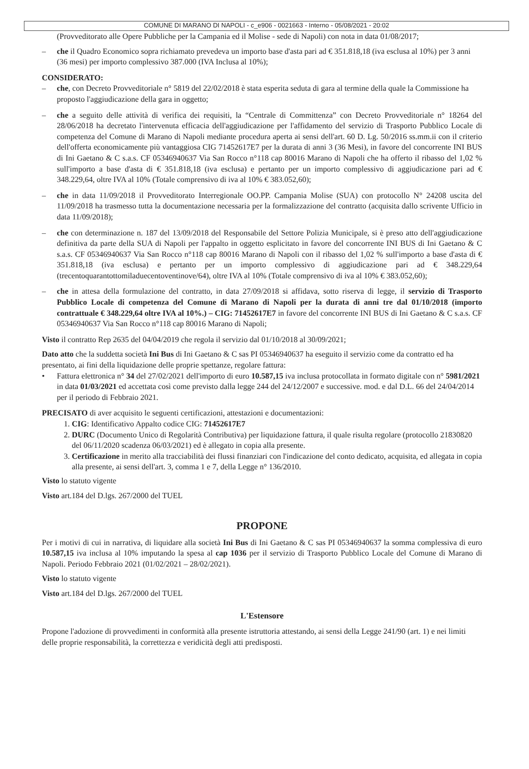COMUNE DI MARANO DI NAPOLI - c_e906 - 0021663 - Interno - 05/08/2021 - 20:02
(Provveditorato alle Opere Pubbliche per la Campania ed il Molise - sede di Napoli) con nota in data 01/08/2017;
– che il Quadro Economico sopra richiamato prevedeva un importo base d'asta pari ad € 351.818,18 (iva esclusa al 10%) per 3 anni (36 mesi) per importo complessivo 387.000 (IVA Inclusa al 10%);
CONSIDERATO:
– che, con Decreto Provveditoriale n° 5819 del 22/02/2018 è stata esperita seduta di gara al termine della quale la Commissione ha proposto l'aggiudicazione della gara in oggetto;
– che a seguito delle attività di verifica dei requisiti, la “Centrale di Committenza” con Decreto Provveditoriale n° 18264 del 28/06/2018 ha decretato l'intervenuta efficacia dell'aggiudicazione per l'affidamento del servizio di Trasporto Pubblico Locale di competenza del Comune di Marano di Napoli mediante procedura aperta ai sensi dell'art. 60 D. Lg. 50/2016 ss.mm.ii con il criterio dell'offerta economicamente più vantaggiosa CIG 71452617E7 per la durata di anni 3 (36 Mesi), in favore del concorrente INI BUS di Ini Gaetano & C s.a.s. CF 05346940637 Via San Rocco n°118 cap 80016 Marano di Napoli che ha offerto il ribasso del 1,02 % sull'importo a base d'asta di € 351.818,18 (iva esclusa) e pertanto per un importo complessivo di aggiudicazione pari ad € 348.229,64, oltre IVA al 10% (Totale comprensivo di iva al 10% € 383.052,60);
– che in data 11/09/2018 il Provveditorato Interregionale OO.PP. Campania Molise (SUA) con protocollo N° 24208 uscita del 11/09/2018 ha trasmesso tutta la documentazione necessaria per la formalizzazione del contratto (acquisita dallo scrivente Ufficio in data 11/09/2018);
– che con determinazione n. 187 del 13/09/2018 del Responsabile del Settore Polizia Municipale, si è preso atto dell'aggiudicazione definitiva da parte della SUA di Napoli per l'appalto in oggetto esplicitato in favore del concorrente INI BUS di Ini Gaetano & C s.a.s. CF 05346940637 Via San Rocco n°118 cap 80016 Marano di Napoli con il ribasso del 1,02 % sull'importo a base d'asta di € 351.818,18 (iva esclusa) e pertanto per un importo complessivo di aggiudicazione pari ad € 348.229,64 (trecentoquarantottomiladuecentoventinove/64), oltre IVA al 10% (Totale comprensivo di iva al 10% € 383.052,60);
– che in attesa della formulazione del contratto, in data 27/09/2018 si affidava, sotto riserva di legge, il servizio di Trasporto Pubblico Locale di competenza del Comune di Marano di Napoli per la durata di anni tre dal 01/10/2018 (importo contrattuale € 348.229,64 oltre IVA al 10%.) – CIG: 71452617E7 in favore del concorrente INI BUS di Ini Gaetano & C s.a.s. CF 05346940637 Via San Rocco n°118 cap 80016 Marano di Napoli;
Visto il contratto Rep 2635 del 04/04/2019 che regola il servizio dal 01/10/2018 al 30/09/2021;
Dato atto che la suddetta società Ini Bus di Ini Gaetano & C sas PI 05346940637 ha eseguito il servizio come da contratto ed ha presentato, ai fini della liquidazione delle proprie spettanze, regolare fattura:
• Fattura elettronica n° 34 del 27/02/2021 dell'importo di euro 10.587,15 iva inclusa protocollata in formato digitale con n° 5981/2021 in data 01/03/2021 ed accettata così come previsto dalla legge 244 del 24/12/2007 e successive. mod. e dal D.L. 66 del 24/04/2014 per il periodo di Febbraio 2021.
PRECISATO di aver acquisito le seguenti certificazioni, attestazioni e documentazioni:
1. CIG: Identificativo Appalto codice CIG: 71452617E7
2. DURC (Documento Unico di Regolarità Contributiva) per liquidazione fattura, il quale risulta regolare (protocollo 21830820 del 06/11/2020 scadenza 06/03/2021) ed è allegato in copia alla presente.
3. Certificazione in merito alla tracciabilità dei flussi finanziari con l'indicazione del conto dedicato, acquisita, ed allegata in copia alla presente, ai sensi dell'art. 3, comma 1 e 7, della Legge n° 136/2010.
Visto lo statuto vigente
Visto art.184 del D.lgs. 267/2000 del TUEL
PROPONE
Per i motivi di cui in narrativa, di liquidare alla società Ini Bus di Ini Gaetano & C sas PI 05346940637 la somma complessiva di euro 10.587,15 iva inclusa al 10% imputando la spesa al cap 1036 per il servizio di Trasporto Pubblico Locale del Comune di Marano di Napoli. Periodo Febbraio 2021 (01/02/2021 – 28/02/2021).
Visto lo statuto vigente
Visto art.184 del D.lgs. 267/2000 del TUEL
L'Estensore
Propone l'adozione di provvedimenti in conformità alla presente istruttoria attestando, ai sensi della Legge 241/90 (art. 1) e nei limiti delle proprie responsabilità, la correttezza e veridicità degli atti predisposti.